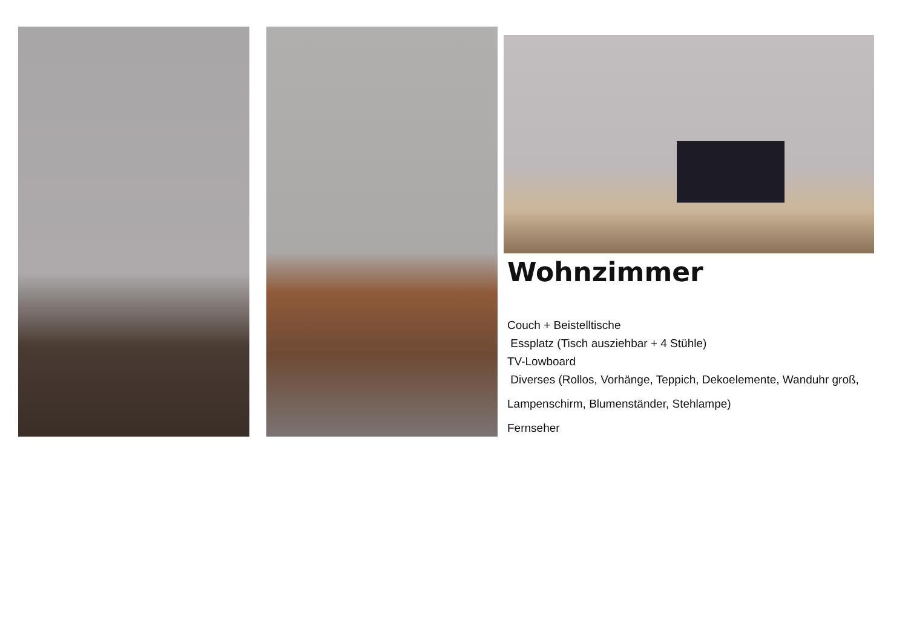Wohnzimmer
Couch + Beistelltische
Essplatz (Tisch ausziehbar + 4 Stühle)
TV-Lowboard
Diverses (Rollos, Vorhänge, Teppich, Dekoelemente, Wanduhr groß,
Lampenschirm, Blumenständer, Stehlampe)
Fernseher